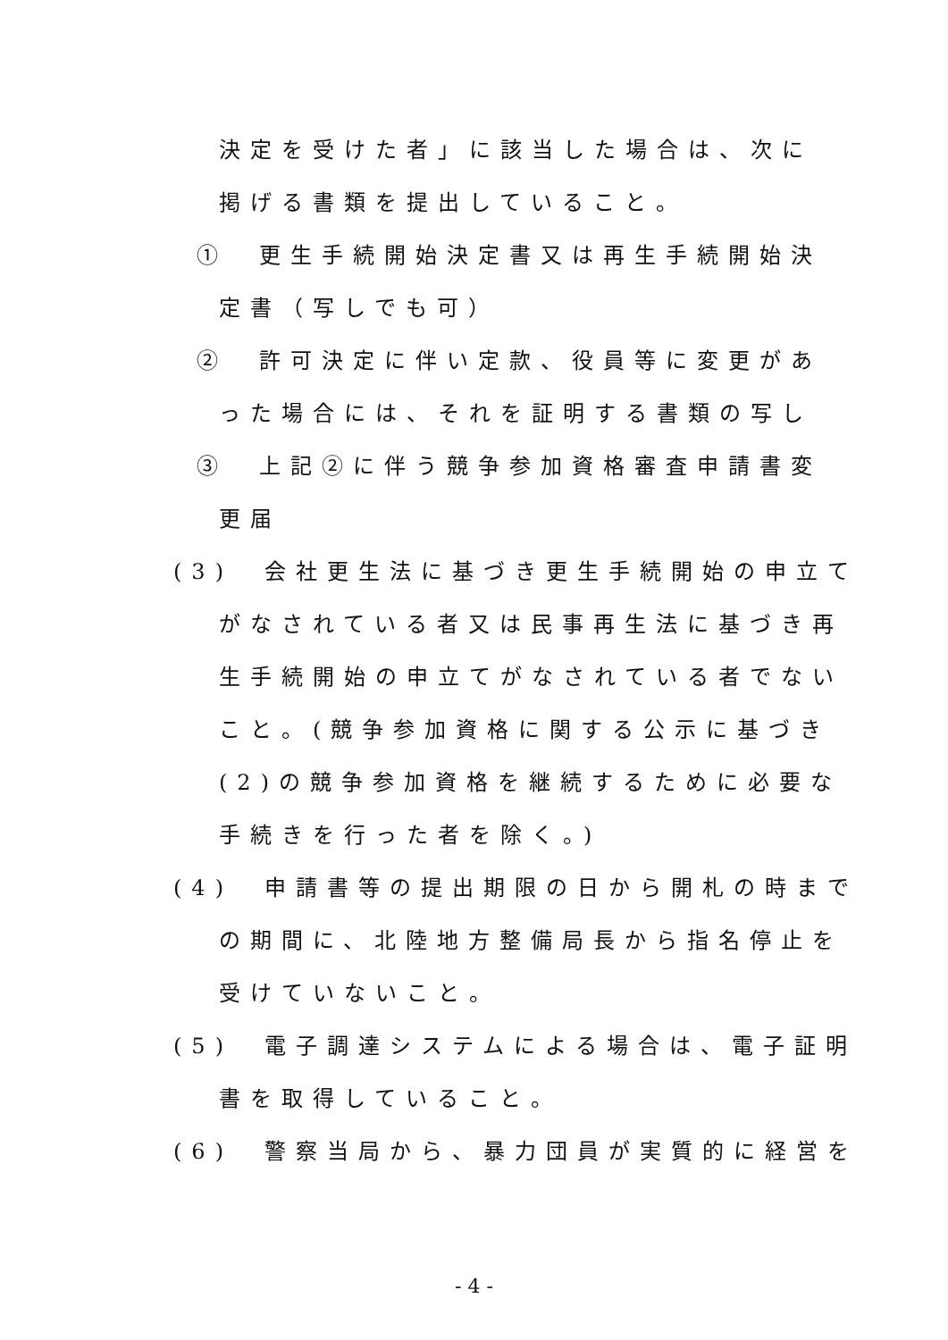決定を受けた者」に該当した場合は、次に
掲げる書類を提出していること。
①　更生手続開始決定書又は再生手続開始決
定書（写しでも可）
②　許可決定に伴い定款、役員等に変更があ
った場合には、それを証明する書類の写し
③　上記②に伴う競争参加資格審査申請書変
更届
(3)　会社更生法に基づき更生手続開始の申立て
がなされている者又は民事再生法に基づき再
生手続開始の申立てがなされている者でない
こと。(競争参加資格に関する公示に基づき
(2)の競争参加資格を継続するために必要な
手続きを行った者を除く。)
(4)　申請書等の提出期限の日から開札の時まで
の期間に、北陸地方整備局長から指名停止を
受けていないこと。
(5)　電子調達システムによる場合は、電子証明
書を取得していること。
(6)　警察当局から、暴力団員が実質的に経営を
- 4 -